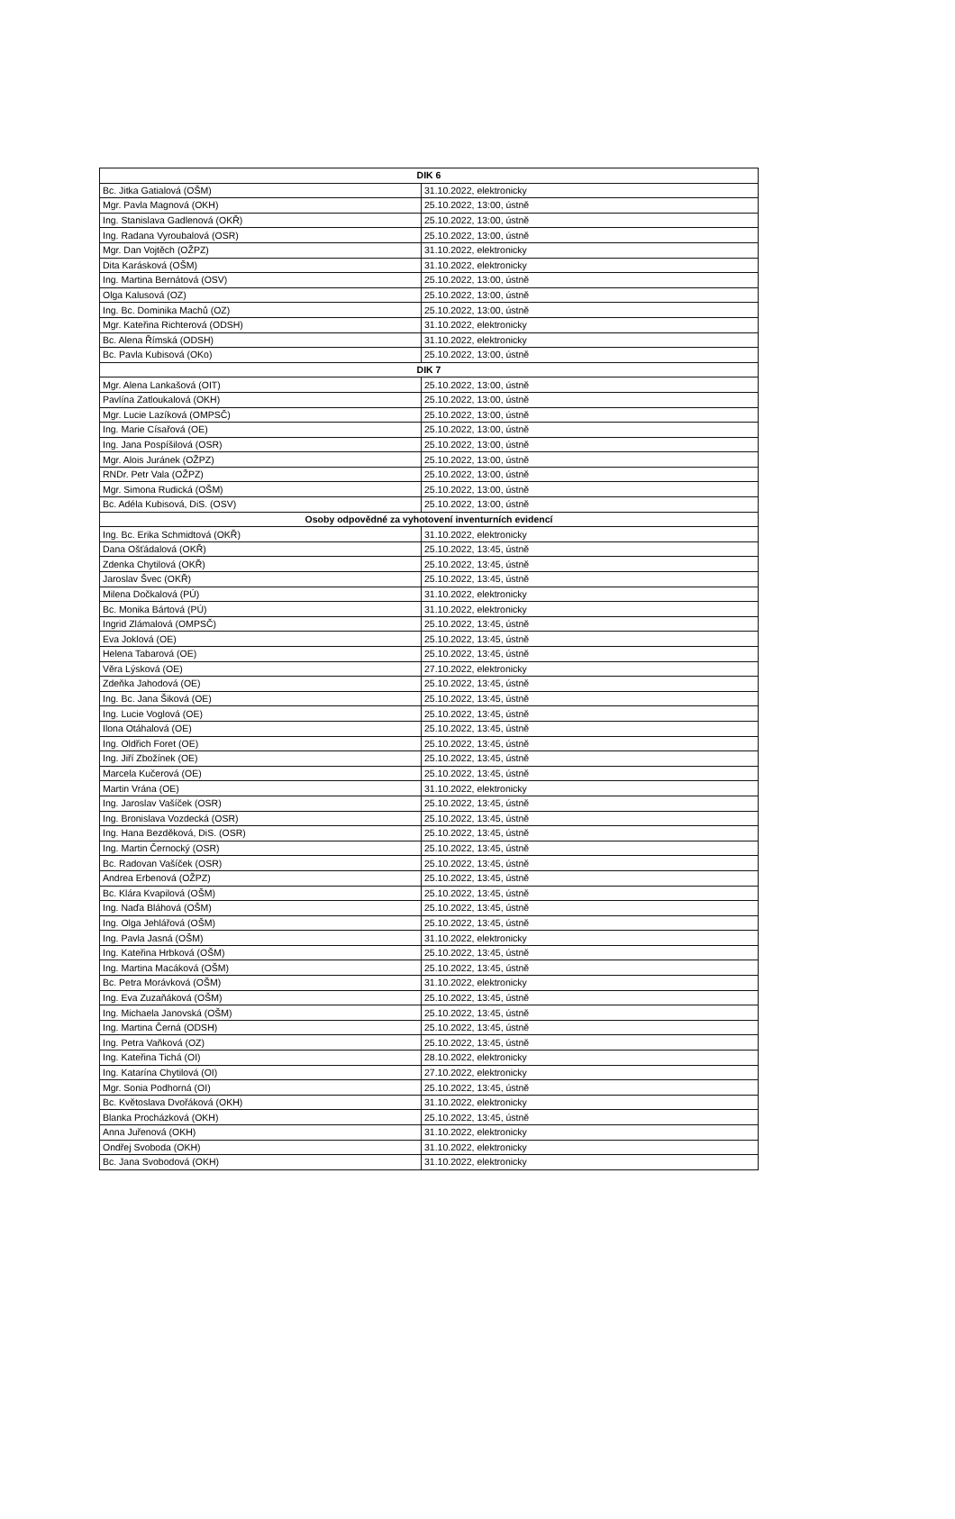| DIK 6 | |
| --- | --- |
| Bc. Jitka Gatialová (OŠM) | 31.10.2022, elektronicky |
| Mgr. Pavla Magnová (OKH) | 25.10.2022, 13:00, ústně |
| Ing. Stanislava Gadlenová (OKŘ) | 25.10.2022, 13:00, ústně |
| Ing. Radana Vyroubalová (OSR) | 25.10.2022, 13:00, ústně |
| Mgr. Dan Vojtěch (OŽPZ) | 31.10.2022, elektronicky |
| Dita Karásková (OŠM) | 31.10.2022, elektronicky |
| Ing. Martina Bernátová (OSV) | 25.10.2022, 13:00, ústně |
| Olga Kalusová (OZ) | 25.10.2022, 13:00, ústně |
| Ing. Bc. Dominika Machů (OZ) | 25.10.2022, 13:00, ústně |
| Mgr. Kateřina Richterová (ODSH) | 31.10.2022, elektronicky |
| Bc. Alena Římská (ODSH) | 31.10.2022, elektronicky |
| Bc. Pavla Kubisová (OKo) | 25.10.2022, 13:00, ústně |
| DIK 7 | |
| Mgr. Alena Lankašová (OIT) | 25.10.2022, 13:00, ústně |
| Pavlína Zatloukalová (OKH) | 25.10.2022, 13:00, ústně |
| Mgr. Lucie Lazíková (OMPSČ) | 25.10.2022, 13:00, ústně |
| Ing. Marie Císařová (OE) | 25.10.2022, 13:00, ústně |
| Ing. Jana Pospíšilová (OSR) | 25.10.2022, 13:00, ústně |
| Mgr. Alois Juránek (OŽPZ) | 25.10.2022, 13:00, ústně |
| RNDr. Petr Vala (OŽPZ) | 25.10.2022, 13:00, ústně |
| Mgr. Simona Rudická (OŠM) | 25.10.2022, 13:00, ústně |
| Bc. Adéla Kubisová, DiS. (OSV) | 25.10.2022, 13:00, ústně |
| Osoby odpovědné za vyhotovení inventurních evidencí | |
| Ing. Bc. Erika Schmidtová (OKŘ) | 31.10.2022, elektronicky |
| Dana Ošťádalová (OKŘ) | 25.10.2022, 13:45, ústně |
| Zdenka Chytilová (OKŘ) | 25.10.2022, 13:45, ústně |
| Jaroslav Švec (OKŘ) | 25.10.2022, 13:45, ústně |
| Milena Dočkalová (PÚ) | 31.10.2022, elektronicky |
| Bc. Monika Bártová (PÚ) | 31.10.2022, elektronicky |
| Ingrid Zlámalová (OMPSČ) | 25.10.2022, 13:45, ústně |
| Eva Joklová (OE) | 25.10.2022, 13:45, ústně |
| Helena Tabarová (OE) | 25.10.2022, 13:45, ústně |
| Věra Lýsková (OE) | 27.10.2022, elektronicky |
| Zdeňka Jahodová (OE) | 25.10.2022, 13:45, ústně |
| Ing. Bc. Jana Šiková (OE) | 25.10.2022, 13:45, ústně |
| Ing. Lucie Voglová (OE) | 25.10.2022, 13:45, ústně |
| Ilona Otáhalová (OE) | 25.10.2022, 13:45, ústně |
| Ing. Oldřich Foret (OE) | 25.10.2022, 13:45, ústně |
| Ing. Jiří Zbožínek (OE) | 25.10.2022, 13:45, ústně |
| Marcela Kučerová (OE) | 25.10.2022, 13:45, ústně |
| Martin Vrána (OE) | 31.10.2022, elektronicky |
| Ing. Jaroslav Vašíček (OSR) | 25.10.2022, 13:45, ústně |
| Ing. Bronislava Vozdecká (OSR) | 25.10.2022, 13:45, ústně |
| Ing. Hana Bezděková, DiS. (OSR) | 25.10.2022, 13:45, ústně |
| Ing. Martin Černocký (OSR) | 25.10.2022, 13:45, ústně |
| Bc. Radovan Vašíček (OSR) | 25.10.2022, 13:45, ústně |
| Andrea Erbenová (OŽPZ) | 25.10.2022, 13:45, ústně |
| Bc. Klára Kvapilová (OŠM) | 25.10.2022, 13:45, ústně |
| Ing. Naďa Bláhová (OŠM) | 25.10.2022, 13:45, ústně |
| Ing. Olga Jehlářová (OŠM) | 25.10.2022, 13:45, ústně |
| Ing. Pavla Jasná (OŠM) | 31.10.2022, elektronicky |
| Ing. Kateřina Hrbková (OŠM) | 25.10.2022, 13:45, ústně |
| Ing. Martina Macáková (OŠM) | 25.10.2022, 13:45, ústně |
| Bc. Petra Morávková (OŠM) | 31.10.2022, elektronicky |
| Ing. Eva Zuzaňáková (OŠM) | 25.10.2022, 13:45, ústně |
| Ing. Michaela Janovská (OŠM) | 25.10.2022, 13:45, ústně |
| Ing. Martina Černá (ODSH) | 25.10.2022, 13:45, ústně |
| Ing. Petra Vaňková (OZ) | 25.10.2022, 13:45, ústně |
| Ing. Kateřina Tichá (OI) | 28.10.2022, elektronicky |
| Ing. Katarína Chytilová (OI) | 27.10.2022, elektronicky |
| Mgr. Sonia Podhorná (OI) | 25.10.2022, 13:45, ústně |
| Bc. Květoslava Dvořáková (OKH) | 31.10.2022, elektronicky |
| Blanka Procházková (OKH) | 25.10.2022, 13:45, ústně |
| Anna Juřenová (OKH) | 31.10.2022, elektronicky |
| Ondřej Svoboda (OKH) | 31.10.2022, elektronicky |
| Bc. Jana Svobodová (OKH) | 31.10.2022, elektronicky |